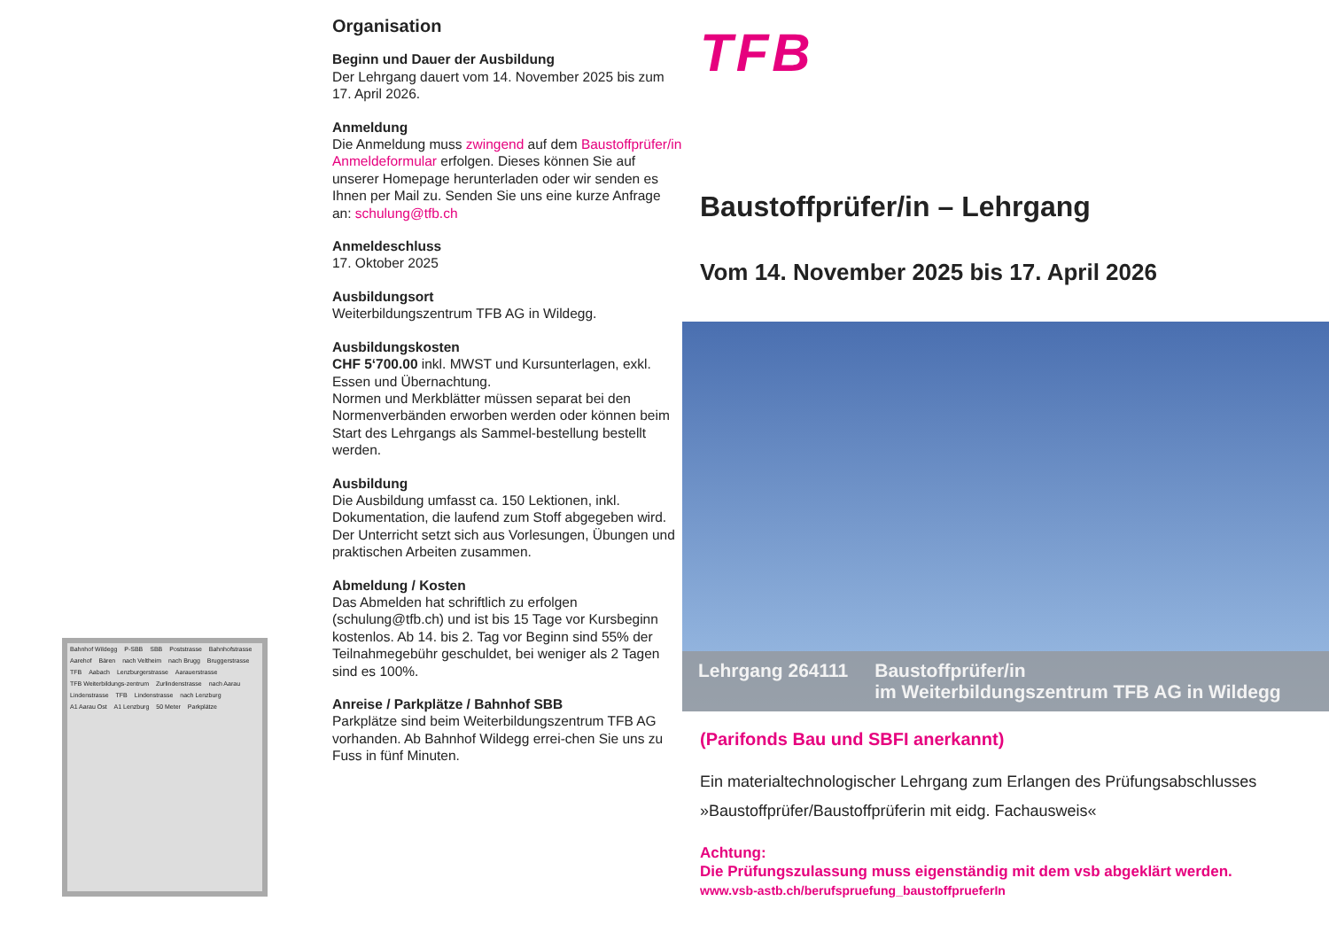Bahnhof Wildegg P-SBB SBB Poststrasse Bahnhofstrasse Aarehof Bären nach Veltheim nach Brugg Bruggerstrasse TFB Aabach Lenzburgerstrasse Aarauerstrasse TFB Weiterbildungs-zentrum Zurlindenstrasse nach Aarau Lindenstrasse TFB Lindenstrasse nach Lenzburg A1 Aarau Ost A1 Lenzburg 50 Meter Parkplätze
Organisation
Beginn und Dauer der Ausbildung
Der Lehrgang dauert vom 14. November 2025 bis zum 17. April 2026.
Anmeldung
Die Anmeldung muss zwingend auf dem Baustoffprüfer/in Anmeldeformular erfolgen. Dieses können Sie auf unserer Homepage herunterladen oder wir senden es Ihnen per Mail zu. Senden Sie uns eine kurze Anfrage an: schulung@tfb.ch
Anmeldeschluss
17. Oktober 2025
Ausbildungsort
Weiterbildungszentrum TFB AG in Wildegg.
Ausbildungskosten
CHF 5‘700.00 inkl. MWST und Kursunterlagen, exkl. Essen und Übernachtung.
Normen und Merkblätter müssen separat bei den Normenverbänden erworben werden oder können beim Start des Lehrgangs als Sammel-bestellung bestellt werden.
Ausbildung
Die Ausbildung umfasst ca. 150 Lektionen, inkl. Dokumentation, die laufend zum Stoff abgegeben wird.
Der Unterricht setzt sich aus Vorlesungen, Übungen und praktischen Arbeiten zusammen.
Abmeldung / Kosten
Das Abmelden hat schriftlich zu erfolgen (schulung@tfb.ch) und ist bis 15 Tage vor Kursbeginn kostenlos. Ab 14. bis 2. Tag vor Beginn sind 55% der Teilnahmegebühr geschuldet, bei weniger als 2 Tagen sind es 100%.
Anreise / Parkplätze / Bahnhof SBB
Parkplätze sind beim Weiterbildungszentrum TFB AG vorhanden. Ab Bahnhof Wildegg errei-chen Sie uns zu Fuss in fünf Minuten.
TFB
Baustoffprüfer/in – Lehrgang
Vom 14. November 2025 bis 17. April 2026
Lehrgang 264111 Baustoffprüfer/in
im Weiterbildungszentrum TFB AG in Wildegg
(Parifonds Bau und SBFI anerkannt)
Ein materialtechnologischer Lehrgang zum Erlangen des Prüfungsabschlusses »Baustoffprüfer/Baustoffprüferin mit eidg. Fachausweis«
Achtung:
Die Prüfungszulassung muss eigenständig mit dem vsb abgeklärt werden.
www.vsb-astb.ch/berufspruefung_baustoffprueferIn